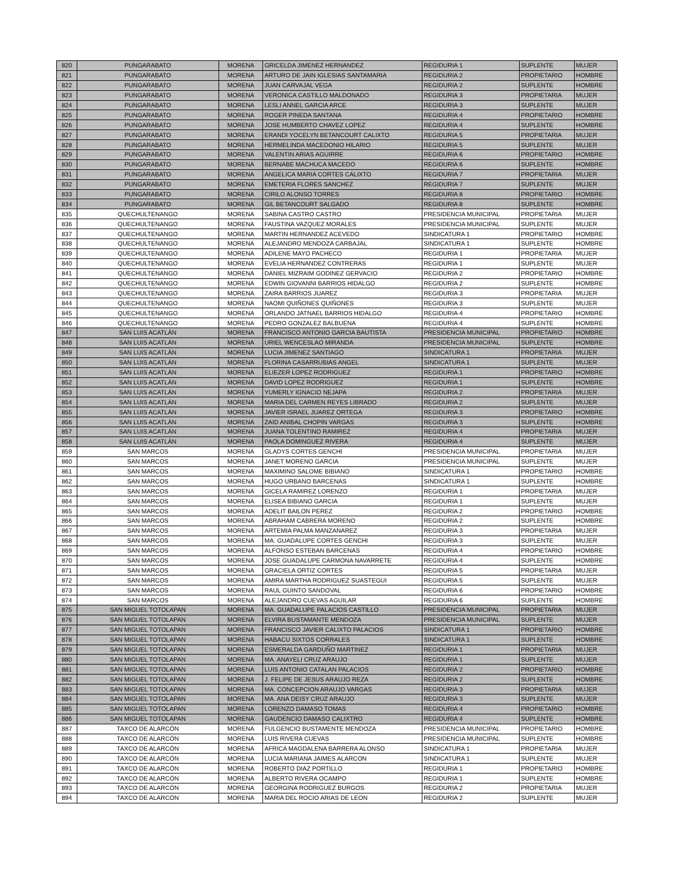| 820 | PUNGARABATO | MORENA | GRICELDA JIMENEZ HERNANDEZ | REGIDURIA 1 | SUPLENTE | MUJER |
| 821 | PUNGARABATO | MORENA | ARTURO DE JAIN IGLESIAS SANTAMARIA | REGIDURIA 2 | PROPIETARIO | HOMBRE |
| 822 | PUNGARABATO | MORENA | JUAN CARVAJAL VEGA | REGIDURIA 2 | SUPLENTE | HOMBRE |
| 823 | PUNGARABATO | MORENA | VERONICA CASTILLO MALDONADO | REGIDURIA 3 | PROPIETARIA | MUJER |
| 824 | PUNGARABATO | MORENA | LESLI ANNEL GARCIA ARCE | REGIDURIA 3 | SUPLENTE | MUJER |
| 825 | PUNGARABATO | MORENA | ROGER PINEDA SANTANA | REGIDURIA 4 | PROPIETARIO | HOMBRE |
| 826 | PUNGARABATO | MORENA | JOSE HUMBERTO CHAVEZ LOPEZ | REGIDURIA 4 | SUPLENTE | HOMBRE |
| 827 | PUNGARABATO | MORENA | ERANDI YOCELYN BETANCOURT CALIXTO | REGIDURIA 5 | PROPIETARIA | MUJER |
| 828 | PUNGARABATO | MORENA | HERMELINDA MACEDONIO HILARIO | REGIDURIA 5 | SUPLENTE | MUJER |
| 829 | PUNGARABATO | MORENA | VALENTIN ARIAS AGUIRRE | REGIDURIA 6 | PROPIETARIO | HOMBRE |
| 830 | PUNGARABATO | MORENA | BERNABE MACHUCA MACEDO | REGIDURIA 6 | SUPLENTE | HOMBRE |
| 831 | PUNGARABATO | MORENA | ANGELICA MARIA CORTES CALIXTO | REGIDURIA 7 | PROPIETARIA | MUJER |
| 832 | PUNGARABATO | MORENA | EMETERIA FLORES SANCHEZ | REGIDURIA 7 | SUPLENTE | MUJER |
| 833 | PUNGARABATO | MORENA | CIRILO ALONSO TORRES | REGIDURIA 8 | PROPIETARIO | HOMBRE |
| 834 | PUNGARABATO | MORENA | GIL BETANCOURT SALGADO | REGIDURIA 8 | SUPLENTE | HOMBRE |
| 835 | QUECHULTENANGO | MORENA | SABINA CASTRO CASTRO | PRESIDENCIA MUNICIPAL | PROPIETARIA | MUJER |
| 836 | QUECHULTENANGO | MORENA | FAUSTINA VAZQUEZ MORALES | PRESIDENCIA MUNICIPAL | SUPLENTE | MUJER |
| 837 | QUECHULTENANGO | MORENA | MARTIN HERNANDEZ ACEVEDO | SINDICATURA 1 | PROPIETARIO | HOMBRE |
| 838 | QUECHULTENANGO | MORENA | ALEJANDRO MENDOZA CARBAJAL | SINDICATURA 1 | SUPLENTE | HOMBRE |
| 839 | QUECHULTENANGO | MORENA | ADILENE MAYO PACHECO | REGIDURIA 1 | PROPIETARIA | MUJER |
| 840 | QUECHULTENANGO | MORENA | EVELIA HERNANDEZ CONTRERAS | REGIDURIA 1 | SUPLENTE | MUJER |
| 841 | QUECHULTENANGO | MORENA | DANIEL MIZRAIM GODINEZ GERVACIO | REGIDURIA 2 | PROPIETARIO | HOMBRE |
| 842 | QUECHULTENANGO | MORENA | EDWIN GIOVANNI BARRIOS HIDALGO | REGIDURIA 2 | SUPLENTE | HOMBRE |
| 843 | QUECHULTENANGO | MORENA | ZAIRA BARRIOS JUAREZ | REGIDURIA 3 | PROPIETARIA | MUJER |
| 844 | QUECHULTENANGO | MORENA | NAOMI QUIÑONES QUIÑONES | REGIDURIA 3 | SUPLENTE | MUJER |
| 845 | QUECHULTENANGO | MORENA | ORLANDO JATNAEL BARRIOS HIDALGO | REGIDURIA 4 | PROPIETARIO | HOMBRE |
| 846 | QUECHULTENANGO | MORENA | PEDRO GONZALEZ BALBUENA | REGIDURIA 4 | SUPLENTE | HOMBRE |
| 847 | SAN LUIS ACATLÁN | MORENA | FRANCISCO ANTONIO GARCIA BAUTISTA | PRESIDENCIA MUNICIPAL | PROPIETARIO | HOMBRE |
| 848 | SAN LUIS ACATLÁN | MORENA | URIEL WENCESLAO MIRANDA | PRESIDENCIA MUNICIPAL | SUPLENTE | HOMBRE |
| 849 | SAN LUIS ACATLÁN | MORENA | LUCIA JIMENEZ SANTIAGO | SINDICATURA 1 | PROPIETARIA | MUJER |
| 850 | SAN LUIS ACATLÁN | MORENA | FLORINA CASARRUBIAS ANGEL | SINDICATURA 1 | SUPLENTE | MUJER |
| 851 | SAN LUIS ACATLÁN | MORENA | ELIEZER LOPEZ RODRIGUEZ | REGIDURIA 1 | PROPIETARIO | HOMBRE |
| 852 | SAN LUIS ACATLÁN | MORENA | DAVID LOPEZ RODRIGUEZ | REGIDURIA 1 | SUPLENTE | HOMBRE |
| 853 | SAN LUIS ACATLÁN | MORENA | YUMERLY IGNACIO NEJAPA | REGIDURIA 2 | PROPIETARIA | MUJER |
| 854 | SAN LUIS ACATLÁN | MORENA | MARIA DEL CARMEN REYES LIBRADO | REGIDURIA 2 | SUPLENTE | MUJER |
| 855 | SAN LUIS ACATLÁN | MORENA | JAVIER ISRAEL JUAREZ ORTEGA | REGIDURIA 3 | PROPIETARIO | HOMBRE |
| 856 | SAN LUIS ACATLÁN | MORENA | ZAID ANIBAL CHOPIN VARGAS | REGIDURIA 3 | SUPLENTE | HOMBRE |
| 857 | SAN LUIS ACATLÁN | MORENA | JUANA TOLENTINO RAMIREZ | REGIDURIA 4 | PROPIETARIA | MUJER |
| 858 | SAN LUIS ACATLÁN | MORENA | PAOLA DOMINGUEZ RIVERA | REGIDURIA 4 | SUPLENTE | MUJER |
| 859 | SAN MARCOS | MORENA | GLADYS CORTES GENCHI | PRESIDENCIA MUNICIPAL | PROPIETARIA | MUJER |
| 860 | SAN MARCOS | MORENA | JANET MORENO GARCIA | PRESIDENCIA MUNICIPAL | SUPLENTE | MUJER |
| 861 | SAN MARCOS | MORENA | MAXIMINO SALOME BIBIANO | SINDICATURA 1 | PROPIETARIO | HOMBRE |
| 862 | SAN MARCOS | MORENA | HUGO URBANO BARCENAS | SINDICATURA 1 | SUPLENTE | HOMBRE |
| 863 | SAN MARCOS | MORENA | GICELA RAMIREZ LORENZO | REGIDURIA 1 | PROPIETARIA | MUJER |
| 864 | SAN MARCOS | MORENA | ELISEA BIBIANO GARCIA | REGIDURIA 1 | SUPLENTE | MUJER |
| 865 | SAN MARCOS | MORENA | ADELIT BAILON PEREZ | REGIDURIA 2 | PROPIETARIO | HOMBRE |
| 866 | SAN MARCOS | MORENA | ABRAHAM CABRERA MORENO | REGIDURIA 2 | SUPLENTE | HOMBRE |
| 867 | SAN MARCOS | MORENA | ARTEMIA PALMA MANZANAREZ | REGIDURIA 3 | PROPIETARIA | MUJER |
| 868 | SAN MARCOS | MORENA | MA. GUADALUPE CORTES GENCHI | REGIDURIA 3 | SUPLENTE | MUJER |
| 869 | SAN MARCOS | MORENA | ALFONSO ESTEBAN BARCENAS | REGIDURIA 4 | PROPIETARIO | HOMBRE |
| 870 | SAN MARCOS | MORENA | JOSE GUADALUPE CARMONA NAVARRETE | REGIDURIA 4 | SUPLENTE | HOMBRE |
| 871 | SAN MARCOS | MORENA | GRACIELA ORTIZ CORTES | REGIDURIA 5 | PROPIETARIA | MUJER |
| 872 | SAN MARCOS | MORENA | AMIRA MARTHA RODRIGUEZ SUASTEGUI | REGIDURIA 5 | SUPLENTE | MUJER |
| 873 | SAN MARCOS | MORENA | RAUL GUINTO SANDOVAL | REGIDURIA 6 | PROPIETARIO | HOMBRE |
| 874 | SAN MARCOS | MORENA | ALEJANDRO CUEVAS AGUILAR | REGIDURIA 6 | SUPLENTE | HOMBRE |
| 875 | SAN MIGUEL TOTOLAPAN | MORENA | MA. GUADALUPE PALACIOS CASTILLO | PRESIDENCIA MUNICIPAL | PROPIETARIA | MUJER |
| 876 | SAN MIGUEL TOTOLAPAN | MORENA | ELVIRA BUSTAMANTE MENDOZA | PRESIDENCIA MUNICIPAL | SUPLENTE | MUJER |
| 877 | SAN MIGUEL TOTOLAPAN | MORENA | FRANCISCO JAVIER CALIXTO PALACIOS | SINDICATURA 1 | PROPIETARIO | HOMBRE |
| 878 | SAN MIGUEL TOTOLAPAN | MORENA | HABACU SIXTOS CORRALES | SINDICATURA 1 | SUPLENTE | HOMBRE |
| 879 | SAN MIGUEL TOTOLAPAN | MORENA | ESMERALDA GARDUÑO MARTINEZ | REGIDURIA 1 | PROPIETARIA | MUJER |
| 880 | SAN MIGUEL TOTOLAPAN | MORENA | MA. ANAYELI CRUZ ARAUJO | REGIDURIA 1 | SUPLENTE | MUJER |
| 881 | SAN MIGUEL TOTOLAPAN | MORENA | LUIS ANTONIO CATALAN PALACIOS | REGIDURIA 2 | PROPIETARIO | HOMBRE |
| 882 | SAN MIGUEL TOTOLAPAN | MORENA | J. FELIPE DE JESUS ARAUJO REZA | REGIDURIA 2 | SUPLENTE | HOMBRE |
| 883 | SAN MIGUEL TOTOLAPAN | MORENA | MA. CONCEPCION ARAUJO VARGAS | REGIDURIA 3 | PROPIETARIA | MUJER |
| 884 | SAN MIGUEL TOTOLAPAN | MORENA | MA. ANA DEISY CRUZ ARAUJO | REGIDURIA 3 | SUPLENTE | MUJER |
| 885 | SAN MIGUEL TOTOLAPAN | MORENA | LORENZO DAMASO TOMAS | REGIDURIA 4 | PROPIETARIO | HOMBRE |
| 886 | SAN MIGUEL TOTOLAPAN | MORENA | GAUDENCIO DAMASO CALIXTRO | REGIDURIA 4 | SUPLENTE | HOMBRE |
| 887 | TAXCO DE ALARCÓN | MORENA | FULGENCIO BUSTAMENTE MENDOZA | PRESIDENCIA MUNICIPAL | PROPIETARIO | HOMBRE |
| 888 | TAXCO DE ALARCÓN | MORENA | LUIS RIVERA CUEVAS | PRESIDENCIA MUNICIPAL | SUPLENTE | HOMBRE |
| 889 | TAXCO DE ALARCÓN | MORENA | AFRICA MAGDALENA BARRERA ALONSO | SINDICATURA 1 | PROPIETARIA | MUJER |
| 890 | TAXCO DE ALARCÓN | MORENA | LUCIA MARIANA JAIMES ALARCON | SINDICATURA 1 | SUPLENTE | MUJER |
| 891 | TAXCO DE ALARCÓN | MORENA | ROBERTO DIAZ PORTILLO | REGIDURIA 1 | PROPIETARIO | HOMBRE |
| 892 | TAXCO DE ALARCÓN | MORENA | ALBERTO RIVERA OCAMPO | REGIDURIA 1 | SUPLENTE | HOMBRE |
| 893 | TAXCO DE ALARCÓN | MORENA | GEORGINA RODRIGUEZ BURGOS | REGIDURIA 2 | PROPIETARIA | MUJER |
| 894 | TAXCO DE ALARCÓN | MORENA | MARIA DEL ROCIO ARIAS DE LEON | REGIDURIA 2 | SUPLENTE | MUJER |